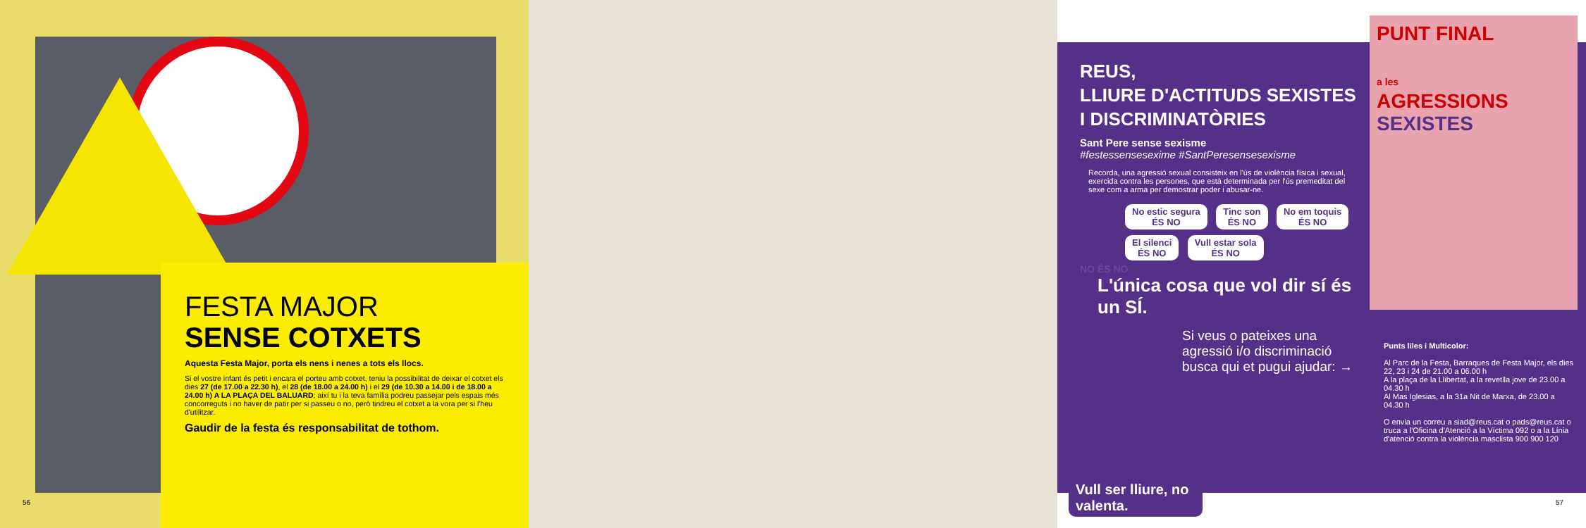FESTA MAJOR
SENSE COTXETS
Aquesta Festa Major, porta els nens i nenes a tots els llocs.
Si el vostre infant és petit i encara el porteu amb cotxet, teniu la possibilitat de deixar el cotxet els dies 27 (de 17.00 a 22.30 h), el 28 (de 18.00 a 24.00 h) i el 29 (de 10.30 a 14.00 i de 18.00 a 24.00 h) A LA PLAÇA DEL BALUARD; així tu i la teva família podreu passejar pels espais més concorreguts i no haver de patir per si passeu o no, però tindreu el cotxet a la vora per si l'heu d'utilitzar.
Gaudir de la festa és responsabilitat de tothom.
56
PUNT FINAL
a les
AGRESSIONS
SEXISTES
REUS,
LLIURE D'ACTITUDS SEXISTES I DISCRIMINATÒRIES
Sant Pere sense sexisme
#festessensesexime #SantPeresensesexisme
Recorda, una agressió sexual consisteix en l'ús de violència física i sexual, exercida contra les persones, que està determinada per l'ús premeditat del sexe com a arma per demostrar poder i abusar-ne.
No estic segura
ÉS NO Tinc son
ÉS NO No em toquis
ÉS NO El silenci
ÉS NO Vull estar sola
ÉS NO
NO ÉS NO
L'única cosa que vol dir sí és un SÍ.
Si veus o pateixes una agressió i/o discriminació busca qui et pugui ajudar: →
Punts liles i Multicolor:
Al Parc de la Festa, Barraques de Festa Major, els dies 22, 23 i 24 de 21.00 a 06.00 h
A la plaça de la Llibertat, a la revetlla jove de 23.00 a 04.30 h
Al Mas Iglesias, a la 31a Nit de Marxa, de 23.00 a 04.30 h
O envia un correu a siad@reus.cat o pads@reus.cat o truca a l'Oficina d'Atenció a la Víctima 092 o a la Línia d'atenció contra la violència masclista 900 900 120
Vull ser lliure, no valenta.
57